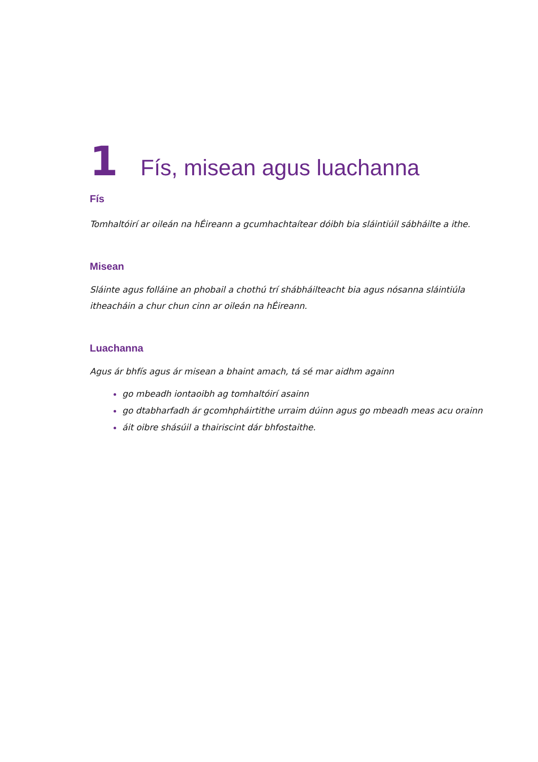1 Fís, misean agus luachanna
Fís
Tomhaltóirí ar oileán na hÉireann a gcumhachtaítear dóibh bia sláintiúil sábháilte a ithe.
Misean
Sláinte agus folláine an phobail a chothú trí shábháilteacht bia agus nósanna sláintiúla itheacháin a chur chun cinn ar oileán na hÉireann.
Luachanna
Agus ár bhfís agus ár misean a bhaint amach, tá sé mar aidhm againn
go mbeadh iontaoibh ag tomhaltóirí asainn
go dtabharfadh ár gcomhpháirtithe urraim dúinn agus go mbeadh meas acu orainn
áit oibre shásúil a thairiscint dár bhfostaithe.